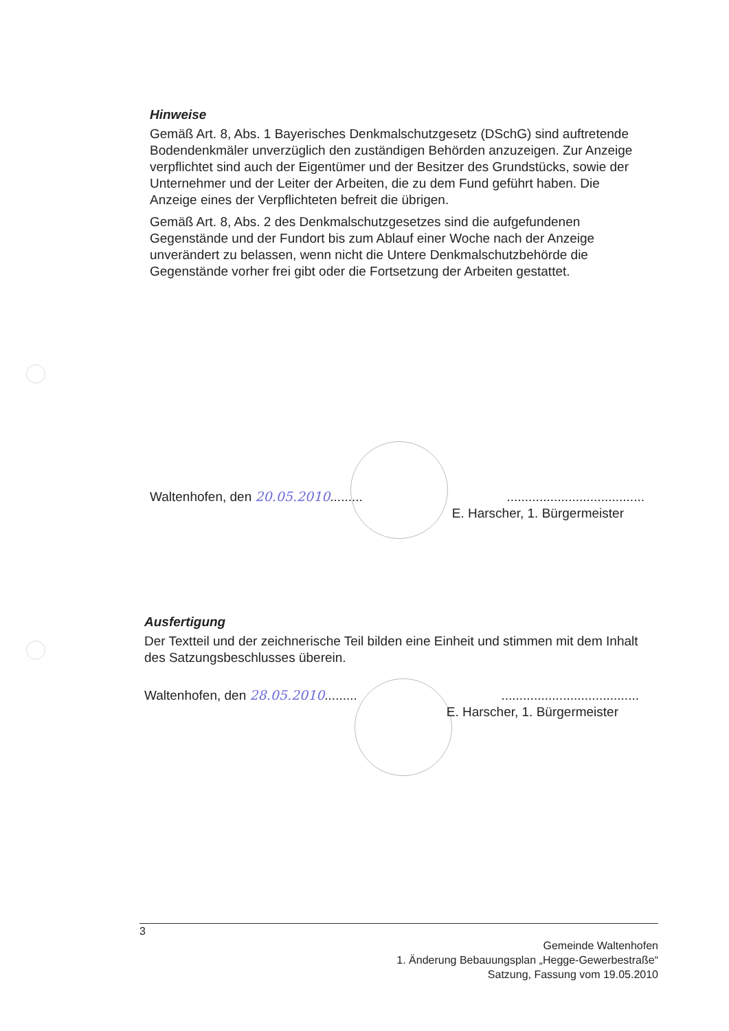Hinweise
Gemäß Art. 8, Abs. 1 Bayerisches Denkmalschutzgesetz (DSchG) sind auftretende Bodendenkmäler unverzüglich den zuständigen Behörden anzuzeigen. Zur Anzeige verpflichtet sind auch der Eigentümer und der Besitzer des Grundstücks, sowie der Unternehmer und der Leiter der Arbeiten, die zu dem Fund geführt haben. Die Anzeige eines der Verpflichteten befreit die übrigen.
Gemäß Art. 8, Abs. 2 des Denkmalschutzgesetzes sind die aufgefundenen Gegenstände und der Fundort bis zum Ablauf einer Woche nach der Anzeige unverändert zu belassen, wenn nicht die Untere Denkmalschutzbehörde die Gegenstände vorher frei gibt oder die Fortsetzung der Arbeiten gestattet.
Waltenhofen, den 20.05.2010...............................................
E. Harscher, 1. Bürgermeister
Ausfertigung
Der Textteil und der zeichnerische Teil bilden eine Einheit und stimmen mit dem Inhalt des Satzungsbeschlusses überein.
Waltenhofen, den 28.05.2010...............................................
E. Harscher, 1. Bürgermeister
3
Gemeinde Waltenhofen
1. Änderung Bebauungsplan „Hegge-Gewerbestraße“
Satzung, Fassung vom 19.05.2010